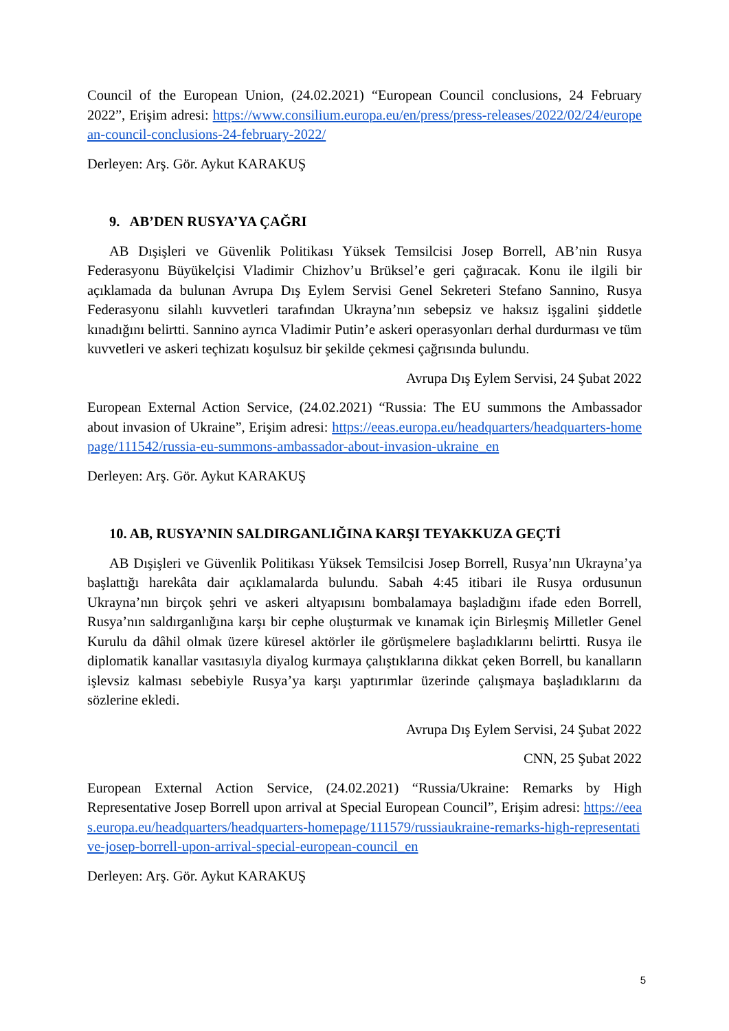Council of the European Union, (24.02.2021) “European Council conclusions, 24 February 2022”, Erişim adresi: https://www.consilium.europa.eu/en/press/press-releases/2022/02/24/european-council-conclusions-24-february-2022/
Derleyen: Arş. Gör. Aykut KARAKUŞ
9. AB’DEN RUSYA’YA ÇAĞRI
AB Dışişleri ve Güvenlik Politikası Yüksek Temsilcisi Josep Borrell, AB’nin Rusya Federasyonu Büyükelçisi Vladimir Chizhov’u Brüksel’e geri çağıracak. Konu ile ilgili bir açıklamada da bulunan Avrupa Dış Eylem Servisi Genel Sekreteri Stefano Sannino, Rusya Federasyonu silahlı kuvvetleri tarafından Ukrayna’nın sebepsiz ve haksız işgalini şiddetle kınadığını belirtti. Sannino ayrıca Vladimir Putin’e askeri operasyonları derhal durdurması ve tüm kuvvetleri ve askeri teçhizatı koşulsuz bir şekilde çekmesi çağrısında bulundu.
Avrupa Dış Eylem Servisi, 24 Şubat 2022
European External Action Service, (24.02.2021) “Russia: The EU summons the Ambassador about invasion of Ukraine”, Erişim adresi: https://eeas.europa.eu/headquarters/headquarters-homepage/111542/russia-eu-summons-ambassador-about-invasion-ukraine_en
Derleyen: Arş. Gör. Aykut KARAKUŞ
10. AB, RUSYA’NIN SALDIRGANLIĞINA KARŞI TEYAKKUZA GEÇTİ
AB Dışişleri ve Güvenlik Politikası Yüksek Temsilcisi Josep Borrell, Rusya’nın Ukrayna’ya başlattığı harekâta dair açıklamalarda bulundu. Sabah 4:45 itibari ile Rusya ordusunun Ukrayna’nın birçok şehri ve askeri altyapısını bombalamaya başladığını ifade eden Borrell, Rusya’nın saldırganlığına karşı bir cephe oluşturmak ve kınamak için Birleşmiş Milletler Genel Kurulu da dâhil olmak üzere küresel aktörler ile görüşmelere başladıklarını belirtti. Rusya ile diplomatik kanallar vasıtasıyla diyalog kurmaya çalıştıklarına dikkat çeken Borrell, bu kanalların işlevsiz kalması sebebiyle Rusya’ya karşı yaptırımlar üzerinde çalışmaya başladıklarını da sözlerine ekledi.
Avrupa Dış Eylem Servisi, 24 Şubat 2022
CNN, 25 Şubat 2022
European External Action Service, (24.02.2021) “Russia/Ukraine: Remarks by High Representative Josep Borrell upon arrival at Special European Council”, Erişim adresi: https://eeas.europa.eu/headquarters/headquarters-homepage/111579/russiaukraine-remarks-high-representative-josep-borrell-upon-arrival-special-european-council_en
Derleyen: Arş. Gör. Aykut KARAKUŞ
5